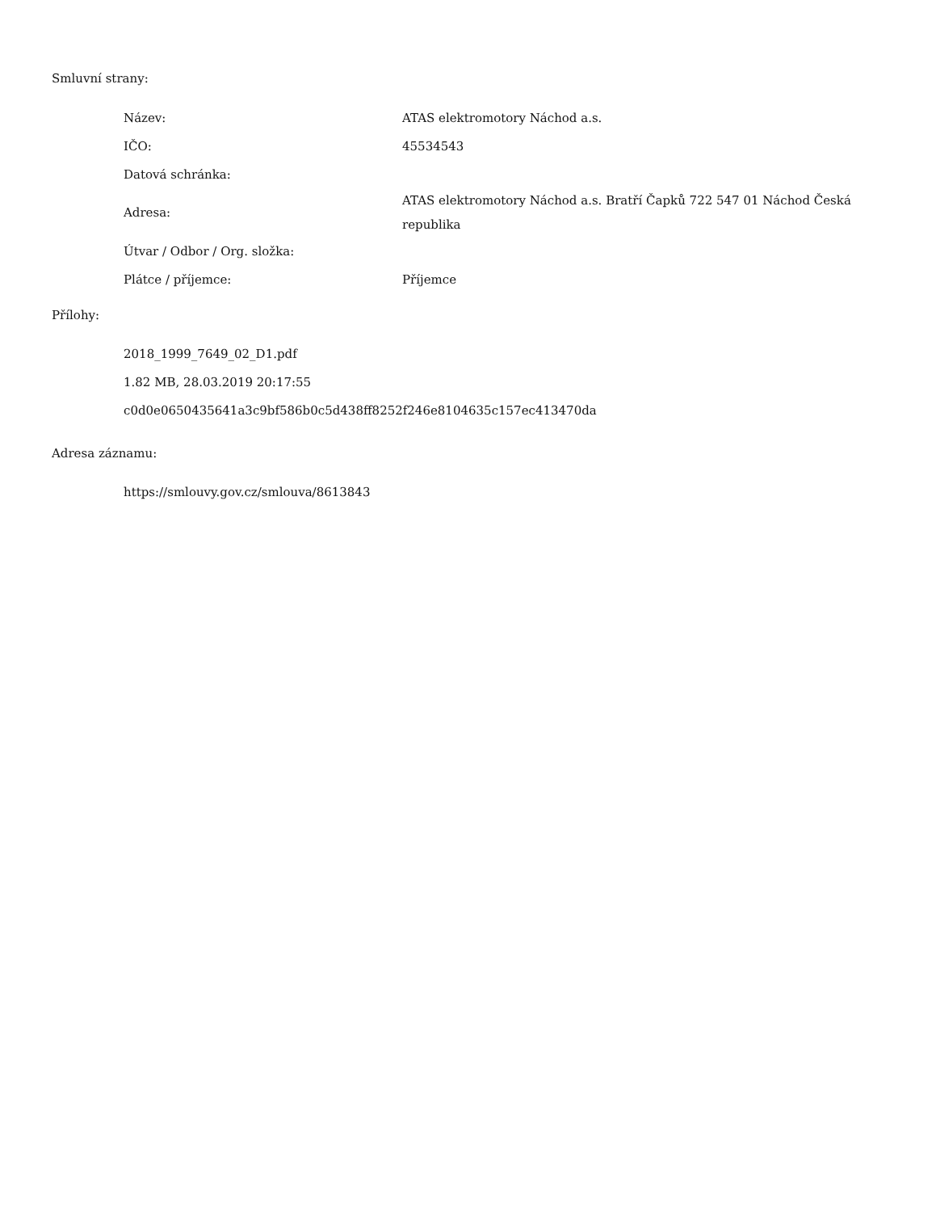Smluvní strany:
| Název: | ATAS elektromotory Náchod a.s. |
| IČO: | 45534543 |
| Datová schránka: | |
| Adresa: | ATAS elektromotory Náchod a.s. Bratří Čapků 722 547 01 Náchod Česká republika |
| Útvar / Odbor / Org. složka: | |
| Plátce / příjemce: | Příjemce |
Přílohy:
2018_1999_7649_02_D1.pdf
1.82 MB, 28.03.2019 20:17:55
c0d0e0650435641a3c9bf586b0c5d438ff8252f246e8104635c157ec413470da
Adresa záznamu:
https://smlouvy.gov.cz/smlouva/8613843